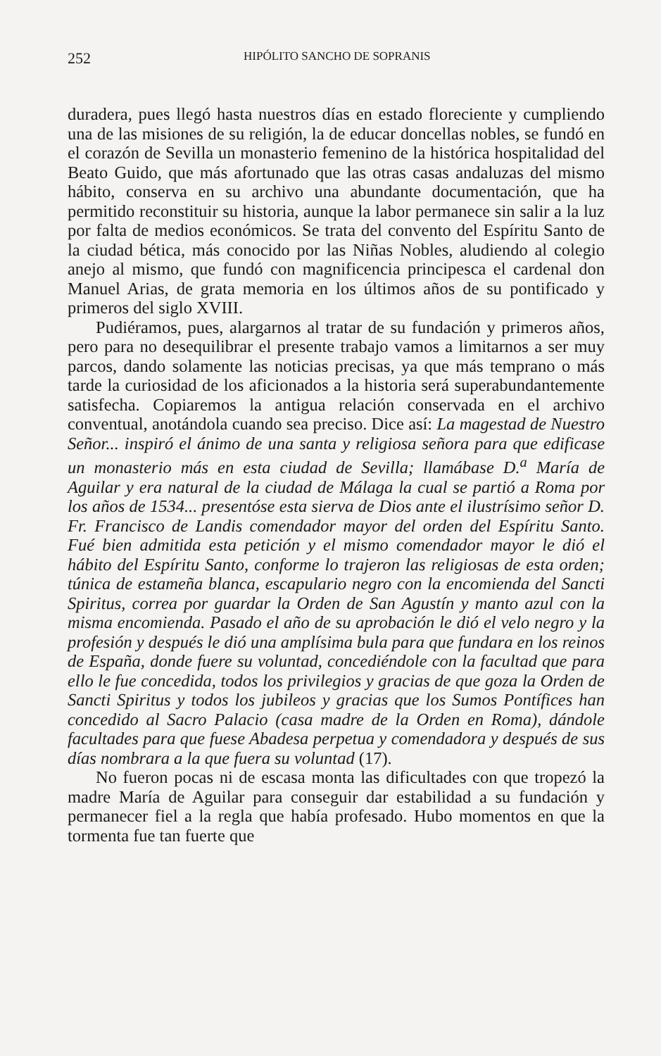252 HIPÓLITO SANCHO DE SOPRANIS
duradera, pues llegó hasta nuestros días en estado floreciente y cumpliendo una de las misiones de su religión, la de educar doncellas nobles, se fundó en el corazón de Sevilla un monasterio femenino de la histórica hospitalidad del Beato Guido, que más afortunado que las otras casas andaluzas del mismo hábito, conserva en su archivo una abundante documentación, que ha permitido reconstituir su historia, aunque la labor permanece sin salir a la luz por falta de medios económicos. Se trata del convento del Espíritu Santo de la ciudad bética, más conocido por las Niñas Nobles, aludiendo al colegio anejo al mismo, que fundó con magnificencia principesca el cardenal don Manuel Arias, de grata memoria en los últimos años de su pontificado y primeros del siglo XVIII.
Pudiéramos, pues, alargarnos al tratar de su fundación y primeros años, pero para no desequilibrar el presente trabajo vamos a limitarnos a ser muy parcos, dando solamente las noticias precisas, ya que más temprano o más tarde la curiosidad de los aficionados a la historia será superabundantemente satisfecha. Copiaremos la antigua relación conservada en el archivo conventual, anotándola cuando sea preciso. Dice así: La magestad de Nuestro Señor... inspiró el ánimo de una santa y religiosa señora para que edificase un monasterio más en esta ciudad de Sevilla; llamábase D.<sup>a</sup> María de Aguilar y era natural de la ciudad de Málaga la cual se partió a Roma por los años de 1534... presentóse esta sierva de Dios ante el ilustrísimo señor D. Fr. Francisco de Landis comendador mayor del orden del Espíritu Santo. Fué bien admitida esta petición y el mismo comendador mayor le dió el hábito del Espíritu Santo, conforme lo trajeron las religiosas de esta orden; túnica de estameña blanca, escapulario negro con la encomienda del Sancti Spiritus, correa por guardar la Orden de San Agustín y manto azul con la misma encomienda. Pasado el año de su aprobación le dió el velo negro y la profesión y después le dió una amplísima bula para que fundara en los reinos de España, donde fuere su voluntad, concediéndole con la facultad que para ello le fue concedida, todos los privilegios y gracias de que goza la Orden de Sancti Spiritus y todos los jubileos y gracias que los Sumos Pontífices han concedido al Sacro Palacio (casa madre de la Orden en Roma), dándole facultades para que fuese Abadesa perpetua y comendadora y después de sus días nombrara a la que fuera su voluntad (17).
No fueron pocas ni de escasa monta las dificultades con que tropezó la madre María de Aguilar para conseguir dar estabilidad a su fundación y permanecer fiel a la regla que había profesado. Hubo momentos en que la tormenta fue tan fuerte que